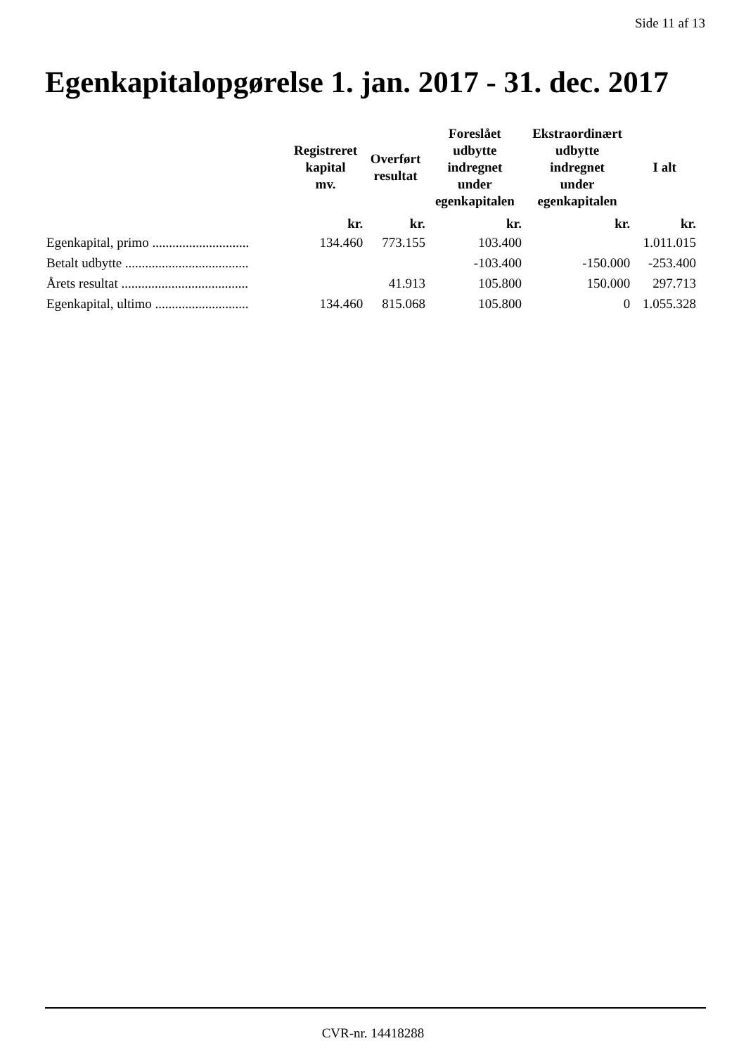Side 11 af 13
Egenkapitalopgørelse 1. jan. 2017 - 31. dec. 2017
| | Registreret kapital mv. | Overført resultat | Foreslået udbytte indregnet under egenkapitalen | Ekstraordinært udbytte indregnet under egenkapitalen | I alt |
| --- | --- | --- | --- | --- | --- |
| | kr. | kr. | kr. | kr. | kr. |
| Egenkapital, primo ............................. | 134.460 | 773.155 | 103.400 | | 1.011.015 |
| Betalt udbytte ..................................... | | | -103.400 | -150.000 | -253.400 |
| Årets resultat ...................................... | | 41.913 | 105.800 | 150.000 | 297.713 |
| Egenkapital, ultimo ............................ | 134.460 | 815.068 | 105.800 | 0 | 1.055.328 |
CVR-nr. 14418288